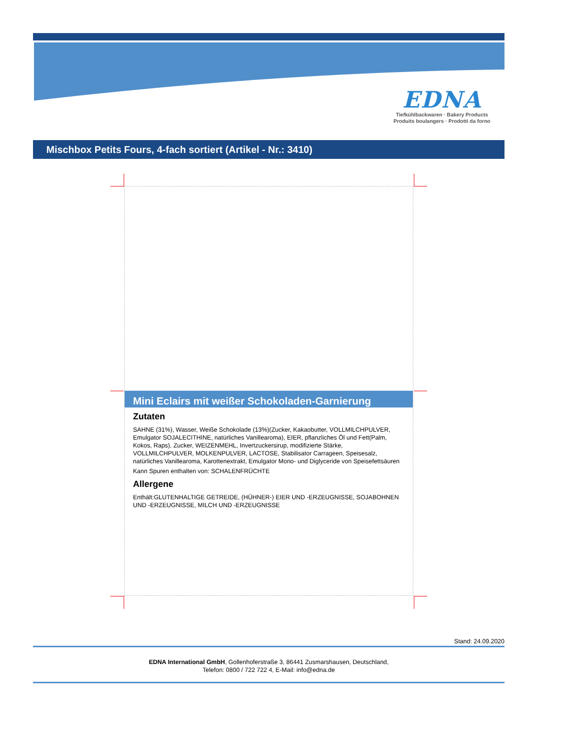EDNA
Tiefkühlbackwaren · Bakery Products
Produits boulangers · Prodotti da forno
Mischbox Petits Fours, 4-fach sortiert (Artikel - Nr.: 3410)
Mini Eclairs mit weißer Schokoladen-Garnierung
Zutaten
SAHNE (31%), Wasser, Weiße Schokolade (13%)(Zucker, Kakaobutter, VOLLMILCHPULVER, Emulgator SOJALECITHINE, natürliches Vanillearoma), EIER, pflanzliches Öl und Fett(Palm, Kokos, Raps), Zucker, WEIZENMEHL, Invertzuckersirup, modifizierte Stärke, VOLLMILCHPULVER, MOLKENPULVER, LACTOSE, Stabilisator Carrageen, Speisesalz, natürliches Vanillearoma, Karottenextrakt, Emulgator Mono- und Diglyceride von Speisefettsäuren
Kann Spuren enthalten von: SCHALENFRÜCHTE
Allergene
Enthält:GLUTENHALTIGE GETREIDE, (HÜHNER-) EIER UND -ERZEUGNISSE, SOJABOHNEN UND -ERZEUGNISSE, MILCH UND -ERZEUGNISSE
Stand: 24.09.2020
EDNA International GmbH, Gollenhoferstraße 3, 86441 Zusmarshausen, Deutschland,
Telefon: 0800 / 722 722 4, E-Mail: info@edna.de